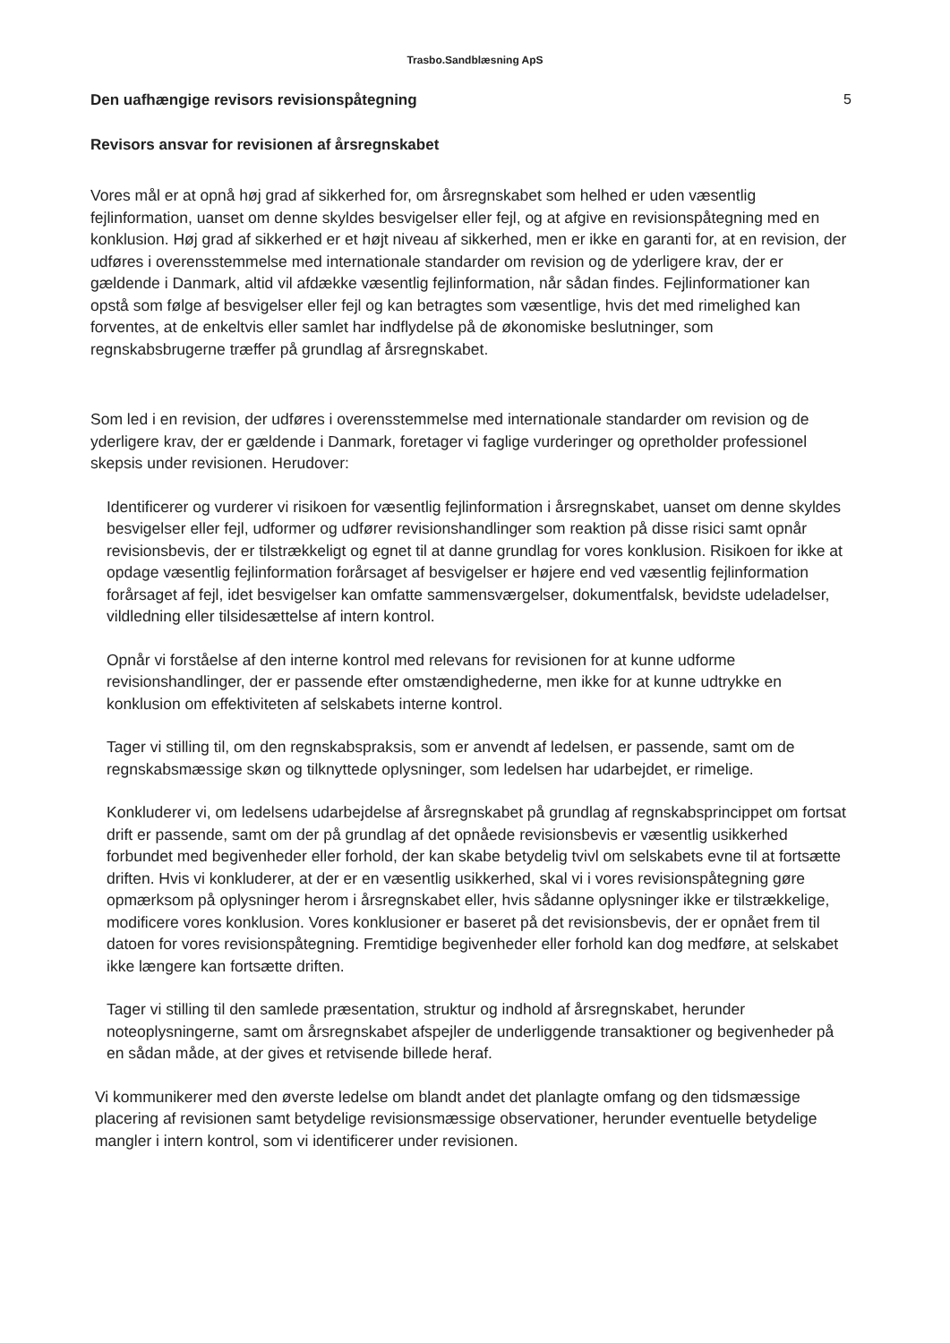Trasbo.Sandblæsning ApS
Den uafhængige revisors revisionspåtegning
5
Revisors ansvar for revisionen af årsregnskabet
Vores mål er at opnå høj grad af sikkerhed for, om årsregnskabet som helhed er uden væsentlig fejlinformation, uanset om denne skyldes besvigelser eller fejl, og at afgive en revisionspåtegning med en konklusion. Høj grad af sikkerhed er et højt niveau af sikkerhed, men er ikke en garanti for, at en revision, der udføres i overensstemmelse med internationale standarder om revision og de yderligere krav, der er gældende i Danmark, altid vil afdække væsentlig fejlinformation, når sådan findes. Fejlinformationer kan opstå som følge af besvigelser eller fejl og kan betragtes som væsentlige, hvis det med rimelighed kan forventes, at de enkeltvis eller samlet har indflydelse på de økonomiske beslutninger, som regnskabsbrugerne træffer på grundlag af årsregnskabet.
Som led i en revision, der udføres i overensstemmelse med internationale standarder om revision og de yderligere krav, der er gældende i Danmark, foretager vi faglige vurderinger og opretholder professionel skepsis under revisionen. Herudover:
Identificerer og vurderer vi risikoen for væsentlig fejlinformation i årsregnskabet, uanset om denne skyldes besvigelser eller fejl, udformer og udfører revisionshandlinger som reaktion på disse risici samt opnår revisionsbevis, der er tilstrækkeligt og egnet til at danne grundlag for vores konklusion. Risikoen for ikke at opdage væsentlig fejlinformation forårsaget af besvigelser er højere end ved væsentlig fejlinformation forårsaget af fejl, idet besvigelser kan omfatte sammensværgelser, dokumentfalsk, bevidste udeladelser, vildledning eller tilsidesættelse af intern kontrol.
Opnår vi forståelse af den interne kontrol med relevans for revisionen for at kunne udforme revisionshandlinger, der er passende efter omstændighederne, men ikke for at kunne udtrykke en konklusion om effektiviteten af selskabets interne kontrol.
Tager vi stilling til, om den regnskabspraksis, som er anvendt af ledelsen, er passende, samt om de regnskabsmæssige skøn og tilknyttede oplysninger, som ledelsen har udarbejdet, er rimelige.
Konkluderer vi, om ledelsens udarbejdelse af årsregnskabet på grundlag af regnskabsprincippet om fortsat drift er passende, samt om der på grundlag af det opnåede revisionsbevis er væsentlig usikkerhed forbundet med begivenheder eller forhold, der kan skabe betydelig tvivl om selskabets evne til at fortsætte driften. Hvis vi konkluderer, at der er en væsentlig usikkerhed, skal vi i vores revisionspåtegning gøre opmærksom på oplysninger herom i årsregnskabet eller, hvis sådanne oplysninger ikke er tilstrækkelige, modificere vores konklusion. Vores konklusioner er baseret på det revisionsbevis, der er opnået frem til datoen for vores revisionspåtegning. Fremtidige begivenheder eller forhold kan dog medføre, at selskabet ikke længere kan fortsætte driften.
Tager vi stilling til den samlede præsentation, struktur og indhold af årsregnskabet, herunder noteoplysningerne, samt om årsregnskabet afspejler de underliggende transaktioner og begivenheder på en sådan måde, at der gives et retvisende billede heraf.
Vi kommunikerer med den øverste ledelse om blandt andet det planlagte omfang og den tidsmæssige placering af revisionen samt betydelige revisionsmæssige observationer, herunder eventuelle betydelige mangler i intern kontrol, som vi identificerer under revisionen.